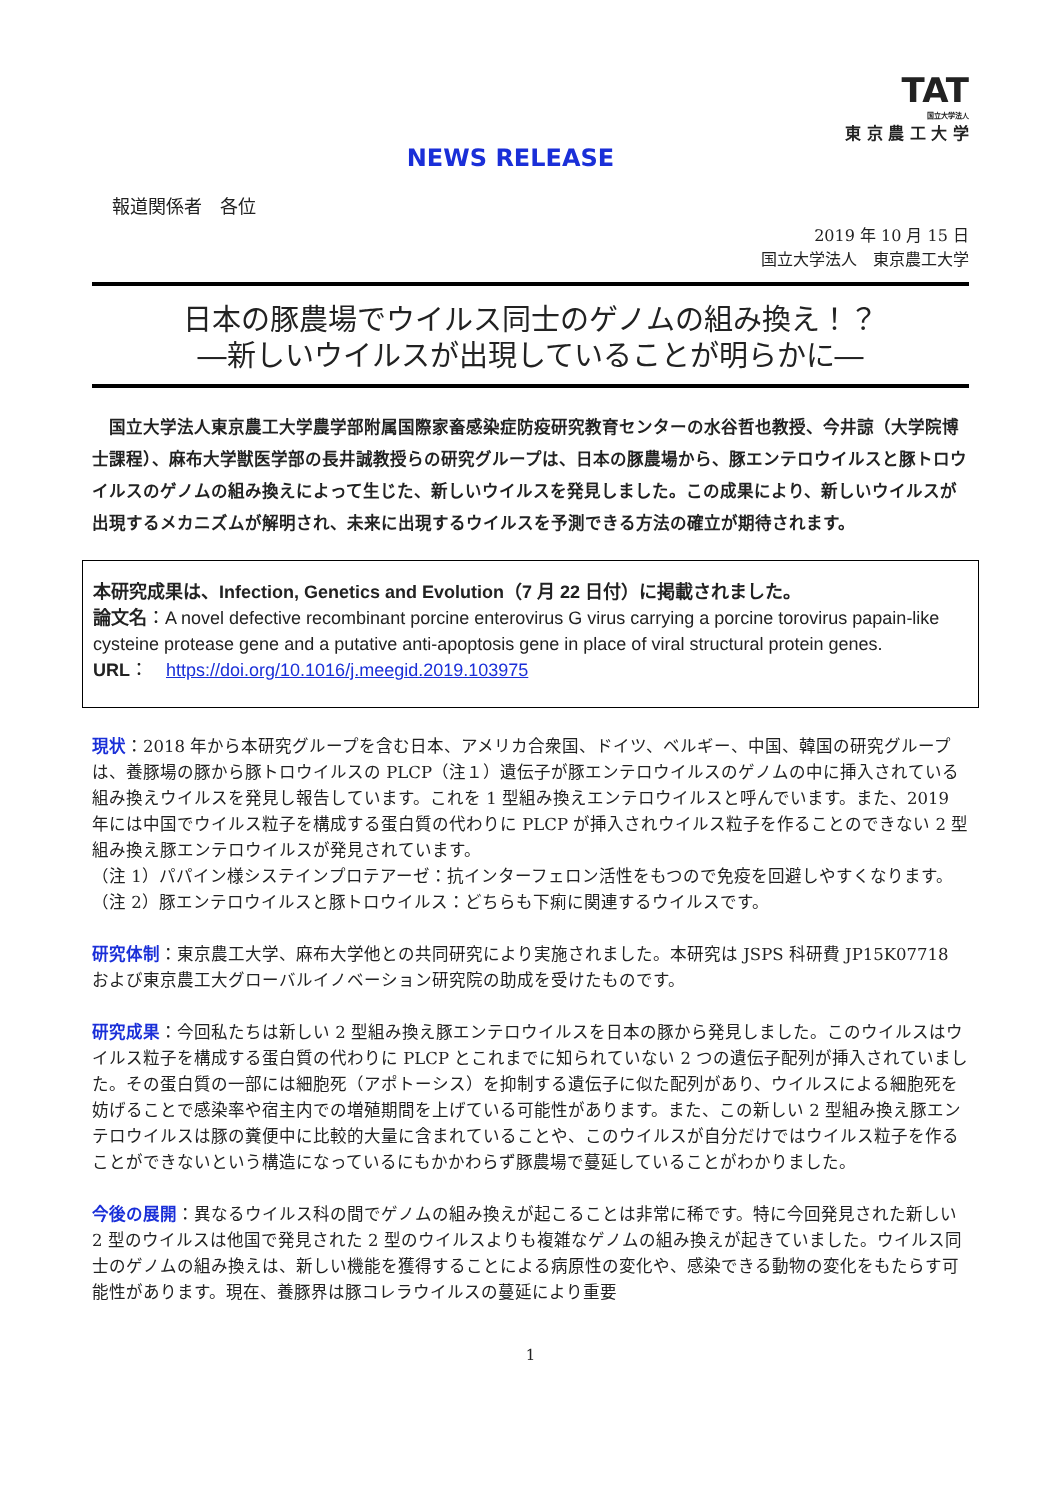TAT
国立大学法人
東 京 農 工 大 学
NEWS RELEASE
報道関係者　各位
2019 年 10 月 15 日
国立大学法人　東京農工大学
日本の豚農場でウイルス同士のゲノムの組み換え！？
―新しいウイルスが出現していることが明らかに―
国立大学法人東京農工大学農学部附属国際家畜感染症防疫研究教育センターの水谷哲也教授、今井諒（大学院博士課程）、麻布大学獣医学部の長井誠教授らの研究グループは、日本の豚農場から、豚エンテロウイルスと豚トロウイルスのゲノムの組み換えによって生じた、新しいウイルスを発見しました。この成果により、新しいウイルスが出現するメカニズムが解明され、未来に出現するウイルスを予測できる方法の確立が期待されます。
本研究成果は、Infection, Genetics and Evolution（7 月 22 日付）に掲載されました。
論文名：A novel defective recombinant porcine enterovirus G virus carrying a porcine torovirus papain-like cysteine protease gene and a putative anti-apoptosis gene in place of viral structural protein genes.
URL：　https://doi.org/10.1016/j.meegid.2019.103975
現状：2018 年から本研究グループを含む日本、アメリカ合衆国、ドイツ、ベルギー、中国、韓国の研究グループは、養豚場の豚から豚トロウイルスの PLCP（注１）遺伝子が豚エンテロウイルスのゲノムの中に挿入されている組み換えウイルスを発見し報告しています。これを 1 型組み換えエンテロウイルスと呼んでいます。また、2019 年には中国でウイルス粒子を構成する蛋白質の代わりに PLCP が挿入されウイルス粒子を作ることのできない 2 型組み換え豚エンテロウイルスが発見されています。
（注 1）パパイン様システインプロテアーゼ：抗インターフェロン活性をもつので免疫を回避しやすくなります。
（注 2）豚エンテロウイルスと豚トロウイルス：どちらも下痢に関連するウイルスです。
研究体制：東京農工大学、麻布大学他との共同研究により実施されました。本研究は JSPS 科研費 JP15K07718 および東京農工大グローバルイノベーション研究院の助成を受けたものです。
研究成果：今回私たちは新しい 2 型組み換え豚エンテロウイルスを日本の豚から発見しました。このウイルスはウイルス粒子を構成する蛋白質の代わりに PLCP とこれまでに知られていない 2 つの遺伝子配列が挿入されていました。その蛋白質の一部には細胞死（アポトーシス）を抑制する遺伝子に似た配列があり、ウイルスによる細胞死を妨げることで感染率や宿主内での増殖期間を上げている可能性があります。また、この新しい 2 型組み換え豚エンテロウイルスは豚の糞便中に比較的大量に含まれていることや、このウイルスが自分だけではウイルス粒子を作ることができないという構造になっているにもかかわらず豚農場で蔓延していることがわかりました。
今後の展開：異なるウイルス科の間でゲノムの組み換えが起こることは非常に稀です。特に今回発見された新しい 2 型のウイルスは他国で発見された 2 型のウイルスよりも複雑なゲノムの組み換えが起きていました。ウイルス同士のゲノムの組み換えは、新しい機能を獲得することによる病原性の変化や、感染できる動物の変化をもたらす可能性があります。現在、養豚界は豚コレラウイルスの蔓延により重要
1